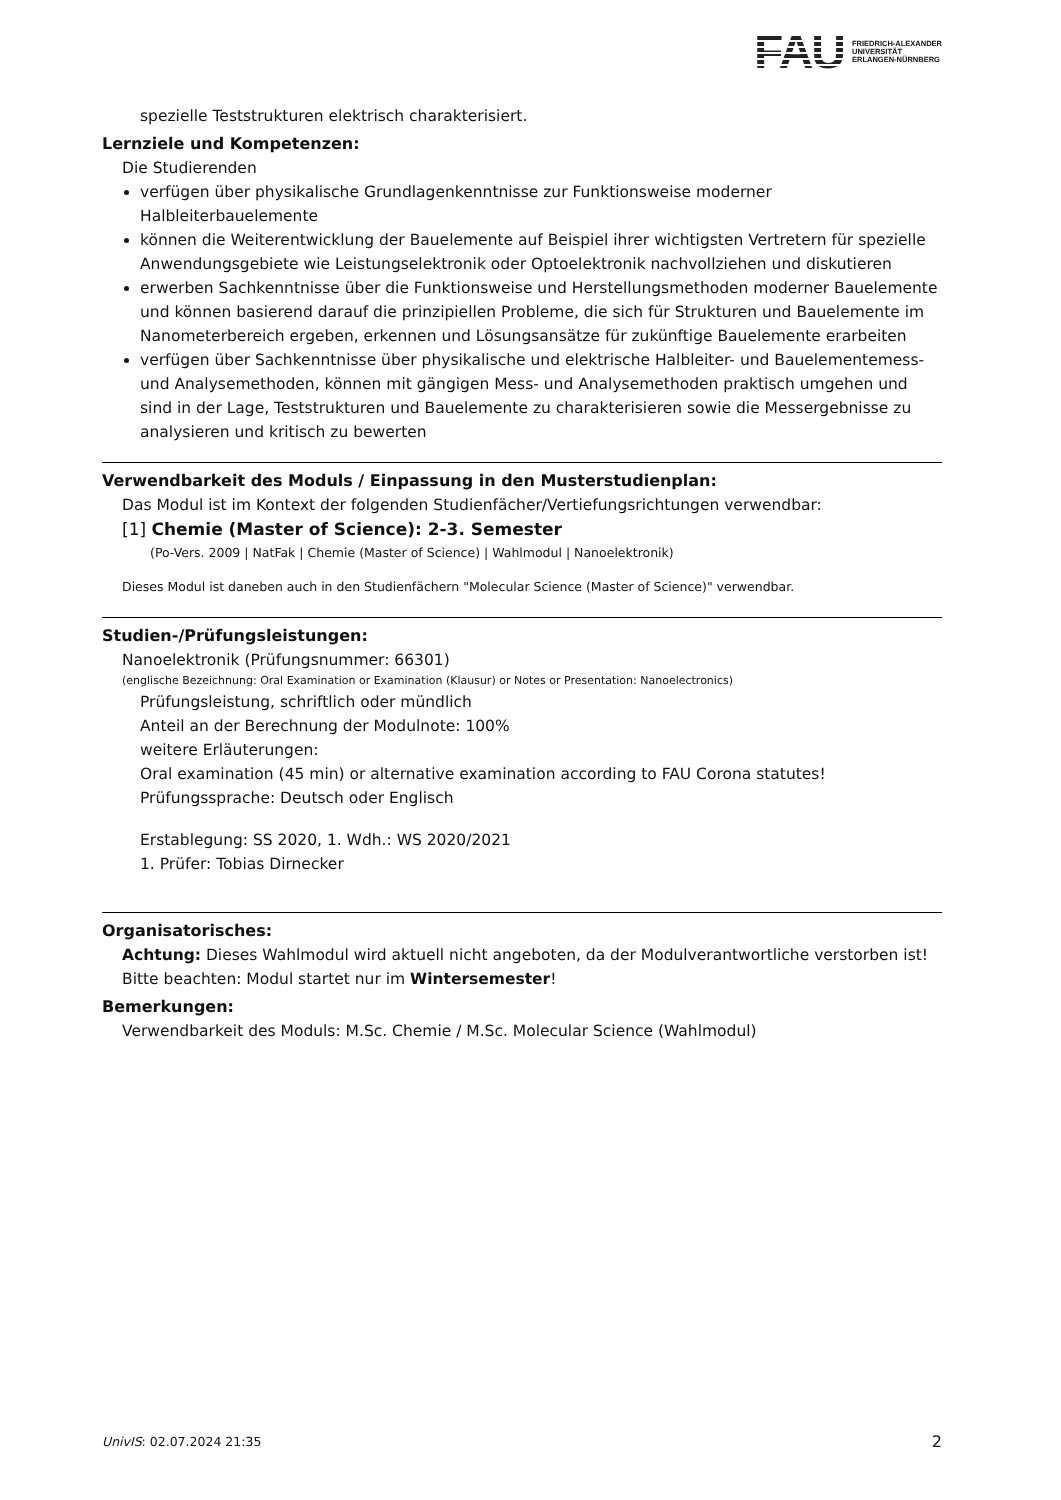FAU FRIEDRICH-ALEXANDER
UNIVERSITÄT
ERLANGEN-NÜRNBERG
spezielle Teststrukturen elektrisch charakterisiert.
Lernziele und Kompetenzen:
Die Studierenden
verfügen über physikalische Grundlagenkenntnisse zur Funktionsweise moderner Halbleiterbauelemente
können die Weiterentwicklung der Bauelemente auf Beispiel ihrer wichtigsten Vertretern für spezielle Anwendungsgebiete wie Leistungselektronik oder Optoelektronik nachvollziehen und diskutieren
erwerben Sachkenntnisse über die Funktionsweise und Herstellungsmethoden moderner Bauelemente und können basierend darauf die prinzipiellen Probleme, die sich für Strukturen und Bauelemente im Nanometerbereich ergeben, erkennen und Lösungsansätze für zukünftige Bauelemente erarbeiten
verfügen über Sachkenntnisse über physikalische und elektrische Halbleiter- und Bauelementemess- und Analysemethoden, können mit gängigen Mess- und Analysemethoden praktisch umgehen und sind in der Lage, Teststrukturen und Bauelemente zu charakterisieren sowie die Messergebnisse zu analysieren und kritisch zu bewerten
Verwendbarkeit des Moduls / Einpassung in den Musterstudienplan:
Das Modul ist im Kontext der folgenden Studienfächer/Vertiefungsrichtungen verwendbar:
[1] Chemie (Master of Science): 2-3. Semester
(Po-Vers. 2009 | NatFak | Chemie (Master of Science) | Wahlmodul | Nanoelektronik)
Dieses Modul ist daneben auch in den Studienfächern "Molecular Science (Master of Science)" verwendbar.
Studien-/Prüfungsleistungen:
Nanoelektronik (Prüfungsnummer: 66301)
(englische Bezeichnung: Oral Examination or Examination (Klausur) or Notes or Presentation: Nanoelectronics)
Prüfungsleistung, schriftlich oder mündlich
Anteil an der Berechnung der Modulnote: 100%
weitere Erläuterungen:
Oral examination (45 min) or alternative examination according to FAU Corona statutes!
Prüfungssprache: Deutsch oder Englisch
Erstablegung: SS 2020, 1. Wdh.: WS 2020/2021
1. Prüfer: Tobias Dirnecker
Organisatorisches:
Achtung: Dieses Wahlmodul wird aktuell nicht angeboten, da der Modulverantwortliche verstorben ist!
Bitte beachten: Modul startet nur im Wintersemester!
Bemerkungen:
Verwendbarkeit des Moduls: M.Sc. Chemie / M.Sc. Molecular Science (Wahlmodul)
UnivIS: 02.07.2024 21:35 2